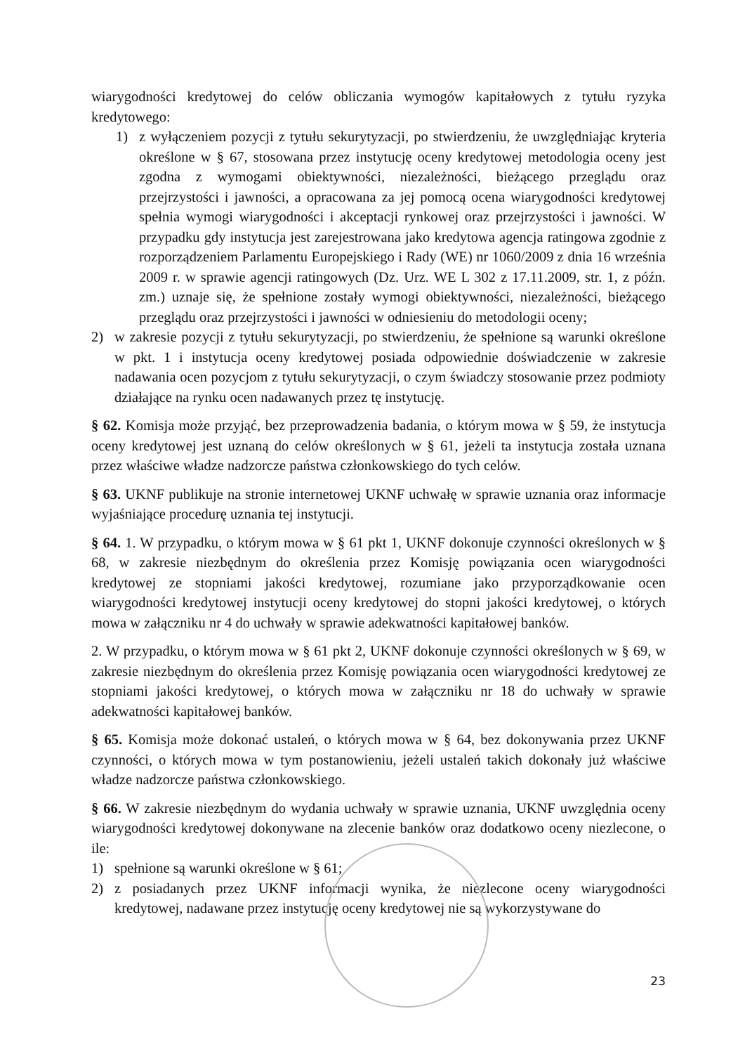wiarygodności kredytowej do celów obliczania wymogów kapitałowych z tytułu ryzyka kredytowego:
1) z wyłączeniem pozycji z tytułu sekurytyzacji, po stwierdzeniu, że uwzględniając kryteria określone w § 67, stosowana przez instytucję oceny kredytowej metodologia oceny jest zgodna z wymogami obiektywności, niezależności, bieżącego przeglądu oraz przejrzystości i jawności, a opracowana za jej pomocą ocena wiarygodności kredytowej spełnia wymogi wiarygodności i akceptacji rynkowej oraz przejrzystości i jawności. W przypadku gdy instytucja jest zarejestrowana jako kredytowa agencja ratingowa zgodnie z rozporządzeniem Parlamentu Europejskiego i Rady (WE) nr 1060/2009 z dnia 16 września 2009 r. w sprawie agencji ratingowych (Dz. Urz. WE L 302 z 17.11.2009, str. 1, z późn. zm.) uznaje się, że spełnione zostały wymogi obiektywności, niezależności, bieżącego przeglądu oraz przejrzystości i jawności w odniesieniu do metodologii oceny;
2) w zakresie pozycji z tytułu sekurytyzacji, po stwierdzeniu, że spełnione są warunki określone w pkt. 1 i instytucja oceny kredytowej posiada odpowiednie doświadczenie w zakresie nadawania ocen pozycjom z tytułu sekurytyzacji, o czym świadczy stosowanie przez podmioty działające na rynku ocen nadawanych przez tę instytucję.
§ 62. Komisja może przyjąć, bez przeprowadzenia badania, o którym mowa w § 59, że instytucja oceny kredytowej jest uznaną do celów określonych w § 61, jeżeli ta instytucja została uznana przez właściwe władze nadzorcze państwa członkowskiego do tych celów.
§ 63. UKNF publikuje na stronie internetowej UKNF uchwałę w sprawie uznania oraz informacje wyjaśniające procedurę uznania tej instytucji.
§ 64. 1. W przypadku, o którym mowa w § 61 pkt 1, UKNF dokonuje czynności określonych w § 68, w zakresie niezbędnym do określenia przez Komisję powiązania ocen wiarygodności kredytowej ze stopniami jakości kredytowej, rozumiane jako przyporządkowanie ocen wiarygodności kredytowej instytucji oceny kredytowej do stopni jakości kredytowej, o których mowa w załączniku nr 4 do uchwały w sprawie adekwatności kapitałowej banków.
2. W przypadku, o którym mowa w § 61 pkt 2, UKNF dokonuje czynności określonych w § 69, w zakresie niezbędnym do określenia przez Komisję powiązania ocen wiarygodności kredytowej ze stopniami jakości kredytowej, o których mowa w załączniku nr 18 do uchwały w sprawie adekwatności kapitałowej banków.
§ 65. Komisja może dokonać ustaleń, o których mowa w § 64, bez dokonywania przez UKNF czynności, o których mowa w tym postanowieniu, jeżeli ustaleń takich dokonały już właściwe władze nadzorcze państwa członkowskiego.
§ 66. W zakresie niezbędnym do wydania uchwały w sprawie uznania, UKNF uwzględnia oceny wiarygodności kredytowej dokonywane na zlecenie banków oraz dodatkowo oceny niezlecone, o ile:
1) spełnione są warunki określone w § 61;
2) z posiadanych przez UKNF informacji wynika, że niezlecone oceny wiarygodności kredytowej, nadawane przez instytucję oceny kredytowej nie są wykorzystywane do
23